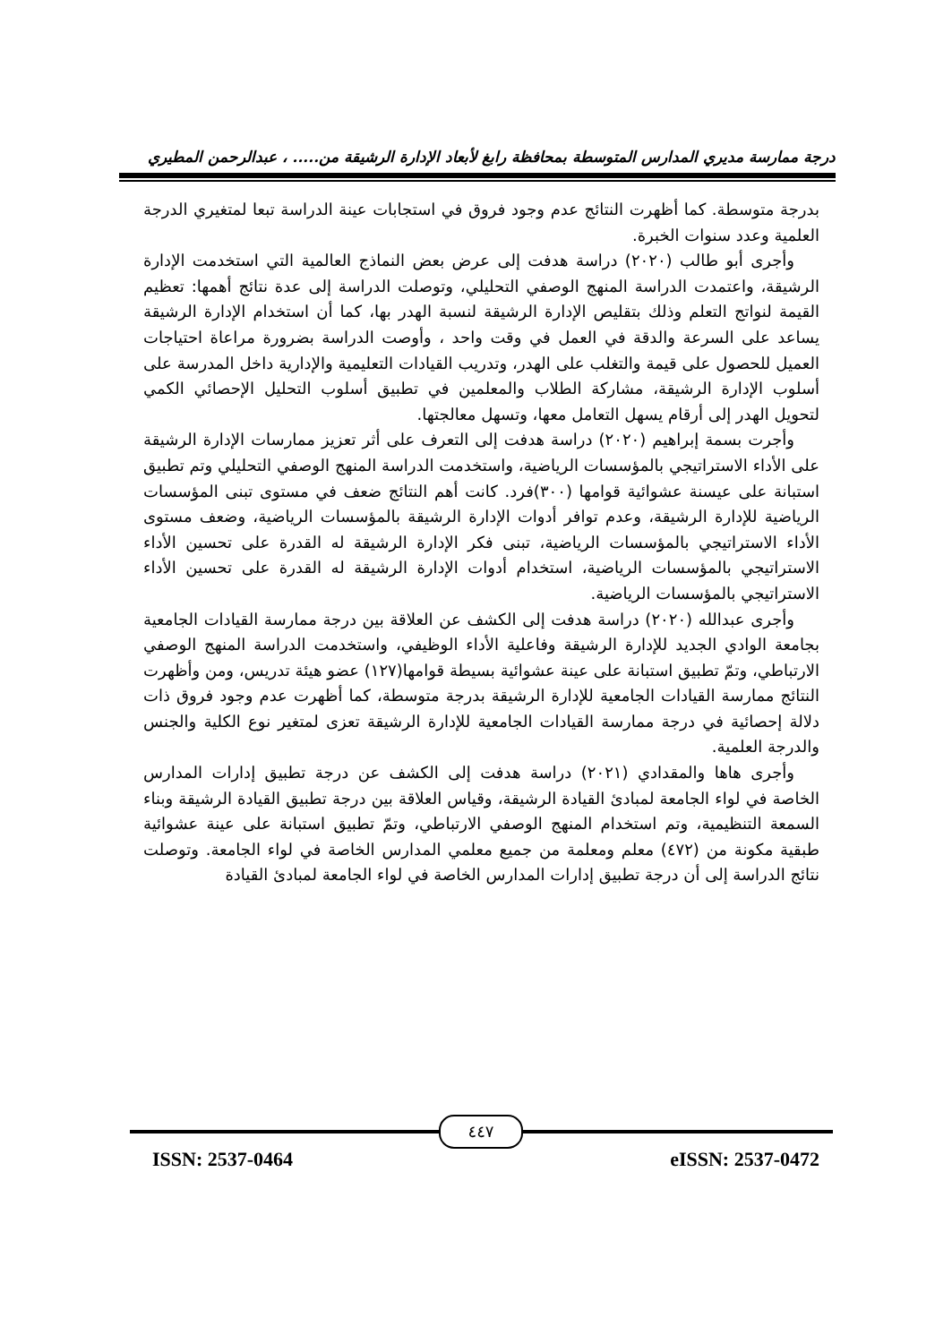درجة ممارسة مديري المدارس المتوسطة بمحافظة رابغ لأبعاد الإدارة الرشيقة من..... ، عبدالرحمن المطيري
بدرجة متوسطة. كما أظهرت النتائج عدم وجود فروق في استجابات عينة الدراسة تبعا لمتغيري الدرجة العلمية وعدد سنوات الخبرة.
وأجرى أبو طالب (٢٠٢٠) دراسة هدفت إلى عرض بعض النماذج العالمية التي استخدمت الإدارة الرشيقة، واعتمدت الدراسة المنهج الوصفي التحليلي، وتوصلت الدراسة إلى عدة نتائج أهمها: تعظيم القيمة لنواتج التعلم وذلك بتقليص الإدارة الرشيقة لنسبة الهدر بها، كما أن استخدام الإدارة الرشيقة يساعد على السرعة والدقة في العمل في وقت واحد ، وأوصت الدراسة بضرورة مراعاة احتياجات العميل للحصول على قيمة والتغلب على الهدر، وتدريب القيادات التعليمية والإدارية داخل المدرسة على أسلوب الإدارة الرشيقة، مشاركة الطلاب والمعلمين في تطبيق أسلوب التحليل الإحصائي الكمي لتحويل الهدر إلى أرقام يسهل التعامل معها، وتسهل معالجتها.
وأجرت بسمة إبراهيم (٢٠٢٠) دراسة هدفت إلى التعرف على أثر تعزيز ممارسات الإدارة الرشيقة على الأداء الاستراتيجي بالمؤسسات الرياضية، واستخدمت الدراسة المنهج الوصفي التحليلي وتم تطبيق استبانة على عيسنة عشوائية قوامها (٣٠٠)فرد. كانت أهم النتائج ضعف في مستوى تبنى المؤسسات الرياضية للإدارة الرشيقة، وعدم توافر أدوات الإدارة الرشيقة بالمؤسسات الرياضية، وضعف مستوى الأداء الاستراتيجي بالمؤسسات الرياضية، تبنى فكر الإدارة الرشيقة له القدرة على تحسين الأداء الاستراتيجي بالمؤسسات الرياضية، استخدام أدوات الإدارة الرشيقة له القدرة على تحسين الأداء الاستراتيجي بالمؤسسات الرياضية.
وأجرى عبدالله (٢٠٢٠) دراسة هدفت إلى الكشف عن العلاقة بين درجة ممارسة القيادات الجامعية بجامعة الوادي الجديد للإدارة الرشيقة وفاعلية الأداء الوظيفي، واستخدمت الدراسة المنهج الوصفي الارتباطي، وتمّ تطبيق استبانة على عينة عشوائية بسيطة قوامها(١٢٧) عضو هيئة تدريس، ومن وأظهرت النتائج ممارسة القيادات الجامعية للإدارة الرشيقة بدرجة متوسطة، كما أظهرت عدم وجود فروق ذات دلالة إحصائية في درجة ممارسة القيادات الجامعية للإدارة الرشيقة تعزى لمتغير نوع الكلية والجنس والدرجة العلمية.
وأجرى هاها والمقدادي (٢٠٢١) دراسة هدفت إلى الكشف عن درجة تطبيق إدارات المدارس الخاصة في لواء الجامعة لمبادئ القيادة الرشيقة، وقياس العلاقة بين درجة تطبيق القيادة الرشيقة وبناء السمعة التنظيمية، وتم استخدام المنهج الوصفي الارتباطي، وتمّ تطبيق استبانة على عينة عشوائية طبقية مكونة من (٤٧٢) معلم ومعلمة من جميع معلمي المدارس الخاصة في لواء الجامعة. وتوصلت نتائج الدراسة إلى أن درجة تطبيق إدارات المدارس الخاصة في لواء الجامعة لمبادئ القيادة
٤٤٧
eISSN: 2537-0472 ISSN: 2537-0464